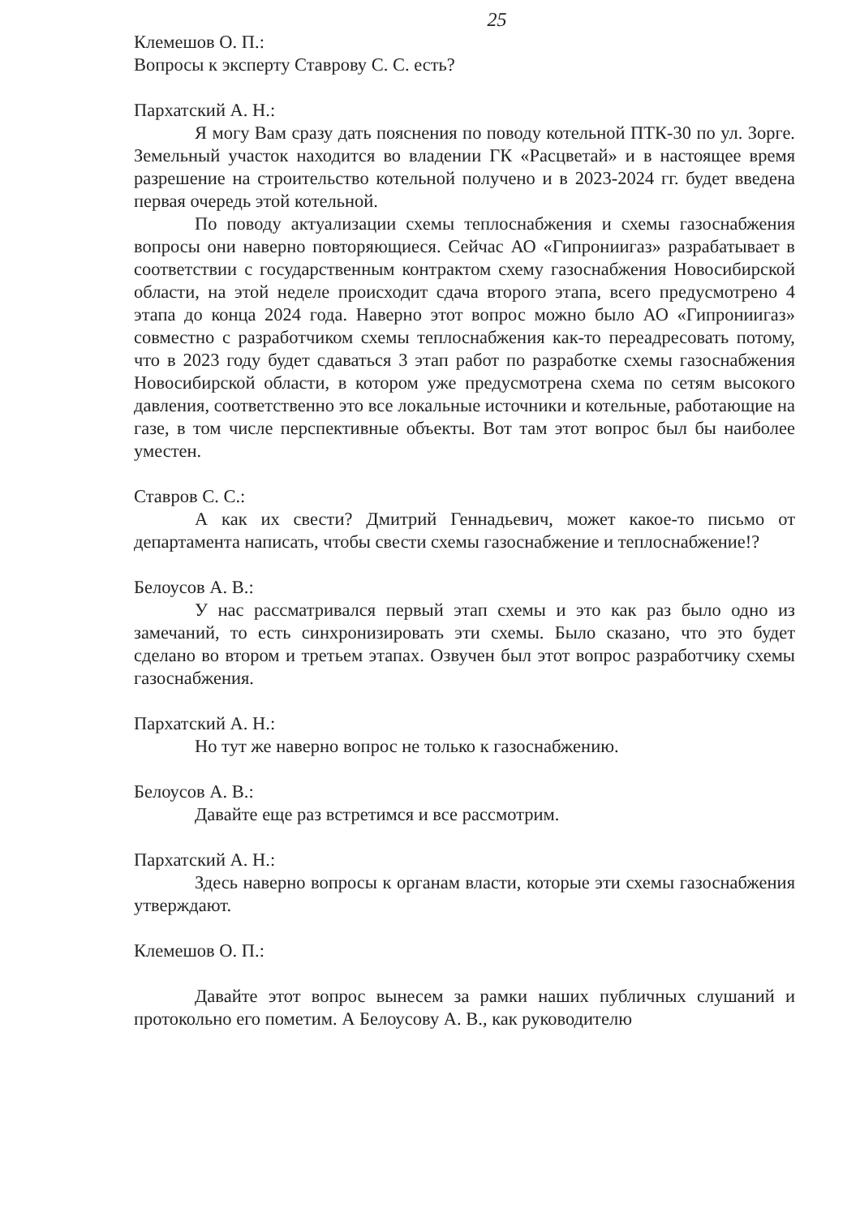25
Клемешов О. П.:
Вопросы к эксперту Ставрову С. С. есть?
Пархатский А. Н.:
Я могу Вам сразу дать пояснения по поводу котельной ПТК-30 по ул. Зорге. Земельный участок находится во владении ГК «Расцветай» и в настоящее время разрешение на строительство котельной получено и в 2023-2024 гг. будет введена первая очередь этой котельной.
По поводу актуализации схемы теплоснабжения и схемы газоснабжения вопросы они наверно повторяющиеся. Сейчас АО «Гипрониигаз» разрабатывает в соответствии с государственным контрактом схему газоснабжения Новосибирской области, на этой неделе происходит сдача второго этапа, всего предусмотрено 4 этапа до конца 2024 года. Наверно этот вопрос можно было АО «Гипрониигаз» совместно с разработчиком схемы теплоснабжения как-то переадресовать потому, что в 2023 году будет сдаваться 3 этап работ по разработке схемы газоснабжения Новосибирской области, в котором уже предусмотрена схема по сетям высокого давления, соответственно это все локальные источники и котельные, работающие на газе, в том числе перспективные объекты. Вот там этот вопрос был бы наиболее уместен.
Ставров С. С.:
А как их свести? Дмитрий Геннадьевич, может какое-то письмо от департамента написать, чтобы свести схемы газоснабжение и теплоснабжение!?
Белоусов А. В.:
У нас рассматривался первый этап схемы и это как раз было одно из замечаний, то есть синхронизировать эти схемы. Было сказано, что это будет сделано во втором и третьем этапах. Озвучен был этот вопрос разработчику схемы газоснабжения.
Пархатский А. Н.:
Но тут же наверно вопрос не только к газоснабжению.
Белоусов А. В.:
Давайте еще раз встретимся и все рассмотрим.
Пархатский А. Н.:
Здесь наверно вопросы к органам власти, которые эти схемы газоснабжения утверждают.
Клемешов О. П.:
Давайте этот вопрос вынесем за рамки наших публичных слушаний и протокольно его пометим. А Белоусову А. В., как руководителю